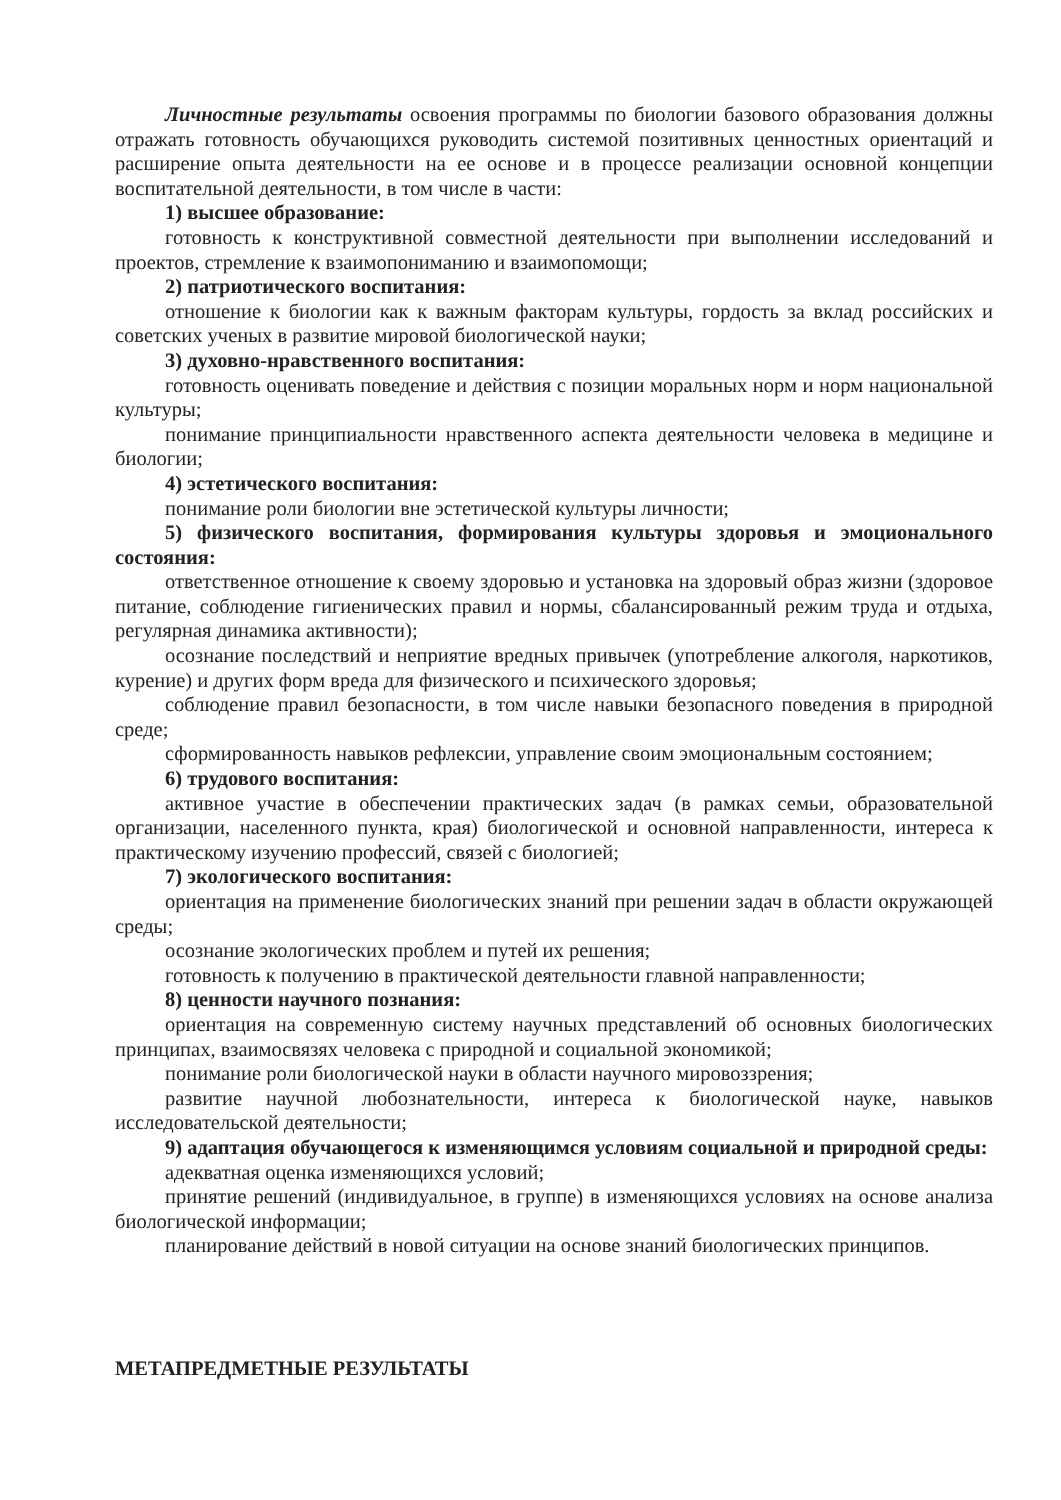Личностные результаты освоения программы по биологии базового образования должны отражать готовность обучающихся руководить системой позитивных ценностных ориентаций и расширение опыта деятельности на ее основе и в процессе реализации основной концепции воспитательной деятельности, в том числе в части:
1) высшее образование:
готовность к конструктивной совместной деятельности при выполнении исследований и проектов, стремление к взаимопониманию и взаимопомощи;
2) патриотического воспитания:
отношение к биологии как к важным факторам культуры, гордость за вклад российских и советских ученых в развитие мировой биологической науки;
3) духовно-нравственного воспитания:
готовность оценивать поведение и действия с позиции моральных норм и норм национальной культуры;
понимание принципиальности нравственного аспекта деятельности человека в медицине и биологии;
4) эстетического воспитания:
понимание роли биологии вне эстетической культуры личности;
5) физического воспитания, формирования культуры здоровья и эмоционального состояния:
ответственное отношение к своему здоровью и установка на здоровый образ жизни (здоровое питание, соблюдение гигиенических правил и нормы, сбалансированный режим труда и отдыха, регулярная динамика активности);
осознание последствий и неприятие вредных привычек (употребление алкоголя, наркотиков, курение) и других форм вреда для физического и психического здоровья;
соблюдение правил безопасности, в том числе навыки безопасного поведения в природной среде;
сформированность навыков рефлексии, управление своим эмоциональным состоянием;
6) трудового воспитания:
активное участие в обеспечении практических задач (в рамках семьи, образовательной организации, населенного пункта, края) биологической и основной направленности, интереса к практическому изучению профессий, связей с биологией;
7) экологического воспитания:
ориентация на применение биологических знаний при решении задач в области окружающей среды;
осознание экологических проблем и путей их решения;
готовность к получению в практической деятельности главной направленности;
8) ценности научного познания:
ориентация на современную систему научных представлений об основных биологических принципах, взаимосвязях человека с природной и социальной экономикой;
понимание роли биологической науки в области научного мировоззрения;
развитие научной любознательности, интереса к биологической науке, навыков исследовательской деятельности;
9) адаптация обучающегося к изменяющимся условиям социальной и природной среды:
адекватная оценка изменяющихся условий;
принятие решений (индивидуальное, в группе) в изменяющихся условиях на основе анализа биологической информации;
планирование действий в новой ситуации на основе знаний биологических принципов.
МЕТАПРЕДМЕТНЫЕ РЕЗУЛЬТАТЫ